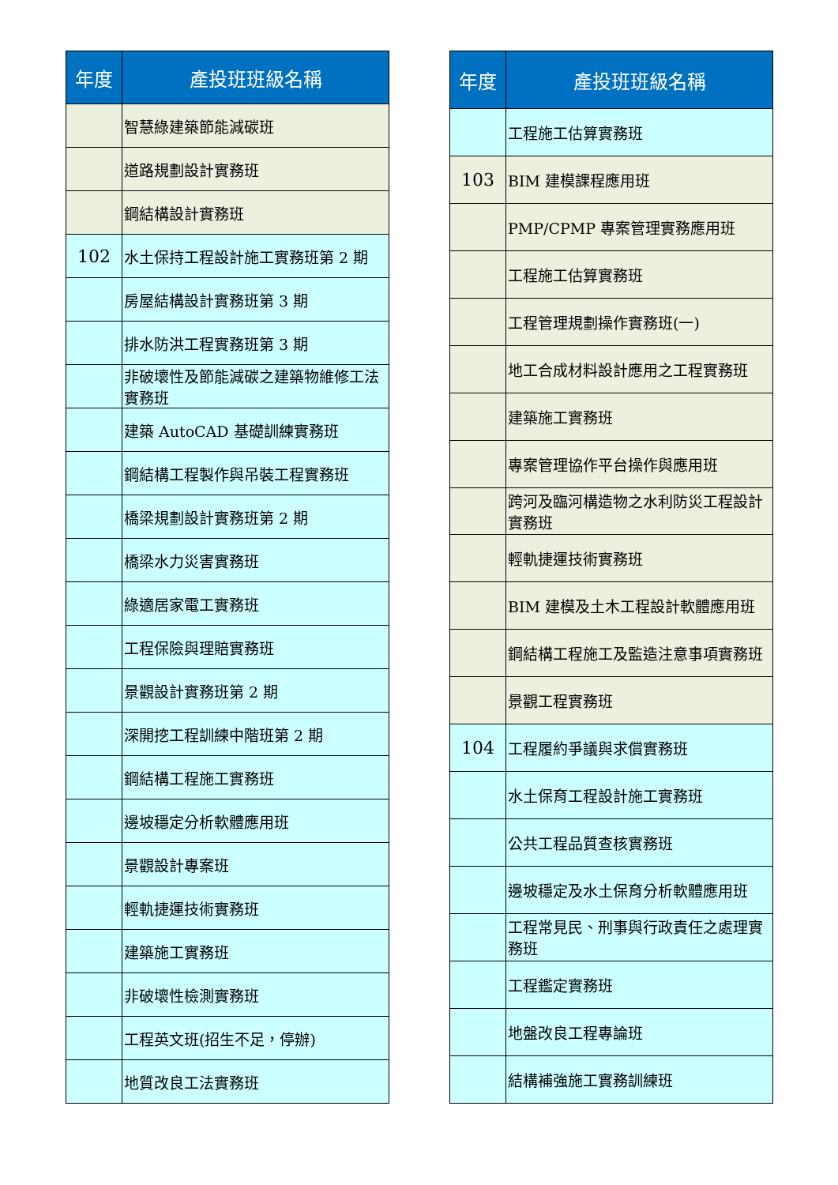| 年度 | 產投班班級名稱 |
| --- | --- |
| | 智慧綠建築節能減碳班 |
| | 道路規劃設計實務班 |
| | 鋼結構設計實務班 |
| 102 | 水土保持工程設計施工實務班第 2 期 |
| | 房屋結構設計實務班第 3 期 |
| | 排水防洪工程實務班第 3 期 |
| | 非破壞性及節能減碳之建築物維修工法實務班 |
| | 建築 AutoCAD 基礎訓練實務班 |
| | 鋼結構工程製作與吊裝工程實務班 |
| | 橋梁規劃設計實務班第 2 期 |
| | 橋梁水力災害實務班 |
| | 綠適居家電工實務班 |
| | 工程保險與理賠實務班 |
| | 景觀設計實務班第 2 期 |
| | 深開挖工程訓練中階班第 2 期 |
| | 鋼結構工程施工實務班 |
| | 邊坡穩定分析軟體應用班 |
| | 景觀設計專案班 |
| | 輕軌捷運技術實務班 |
| | 建築施工實務班 |
| | 非破壞性檢測實務班 |
| | 工程英文班(招生不足，停辦) |
| | 地質改良工法實務班 |
| 年度 | 產投班班級名稱 |
| --- | --- |
| | 工程施工估算實務班 |
| 103 | BIM 建模課程應用班 |
| | PMP/CPMP 專案管理實務應用班 |
| | 工程施工估算實務班 |
| | 工程管理規劃操作實務班(一) |
| | 地工合成材料設計應用之工程實務班 |
| | 建築施工實務班 |
| | 專案管理協作平台操作與應用班 |
| | 跨河及臨河構造物之水利防災工程設計實務班 |
| | 輕軌捷運技術實務班 |
| | BIM 建模及土木工程設計軟體應用班 |
| | 鋼結構工程施工及監造注意事項實務班 |
| | 景觀工程實務班 |
| 104 | 工程履約爭議與求償實務班 |
| | 水土保育工程設計施工實務班 |
| | 公共工程品質查核實務班 |
| | 邊坡穩定及水土保育分析軟體應用班 |
| | 工程常見民、刑事與行政責任之處理實務班 |
| | 工程鑑定實務班 |
| | 地盤改良工程專論班 |
| | 結構補強施工實務訓練班 |